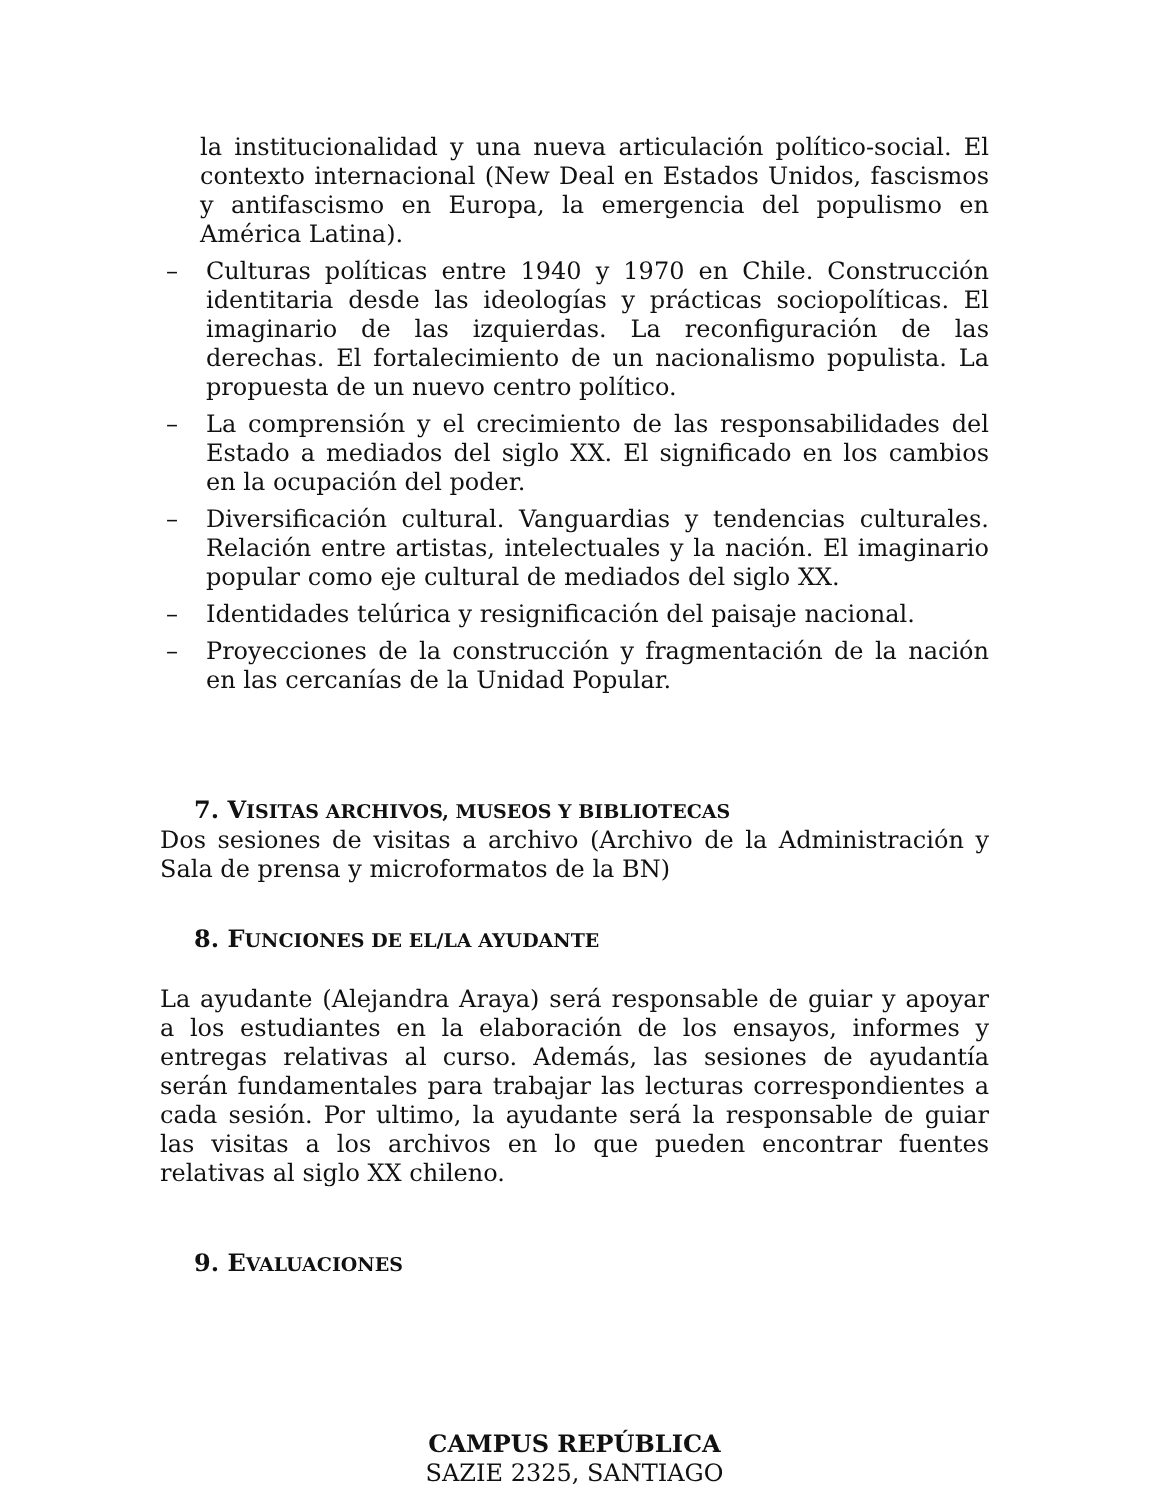la institucionalidad y una nueva articulación político-social. El contexto internacional (New Deal en Estados Unidos, fascismos y antifascismo en Europa, la emergencia del populismo en América Latina).
– Culturas políticas entre 1940 y 1970 en Chile. Construcción identitaria desde las ideologías y prácticas sociopolíticas. El imaginario de las izquierdas. La reconfiguración de las derechas. El fortalecimiento de un nacionalismo populista. La propuesta de un nuevo centro político.
– La comprensión y el crecimiento de las responsabilidades del Estado a mediados del siglo XX. El significado en los cambios en la ocupación del poder.
– Diversificación cultural. Vanguardias y tendencias culturales. Relación entre artistas, intelectuales y la nación. El imaginario popular como eje cultural de mediados del siglo XX.
– Identidades telúrica y resignificación del paisaje nacional.
– Proyecciones de la construcción y fragmentación de la nación en las cercanías de la Unidad Popular.
7. VISITAS ARCHIVOS, MUSEOS Y BIBLIOTECAS
Dos sesiones de visitas a archivo (Archivo de la Administración y Sala de prensa y microformatos de la BN)
8. FUNCIONES DE EL/LA AYUDANTE
La ayudante (Alejandra Araya) será responsable de guiar y apoyar a los estudiantes en la elaboración de los ensayos, informes y entregas relativas al curso. Además, las sesiones de ayudantía serán fundamentales para trabajar las lecturas correspondientes a cada sesión. Por ultimo, la ayudante será la responsable de guiar las visitas a los archivos en lo que pueden encontrar fuentes relativas al siglo XX chileno.
9. EVALUACIONES
CAMPUS REPÚBLICA
SAZIE 2325, SANTIAGO